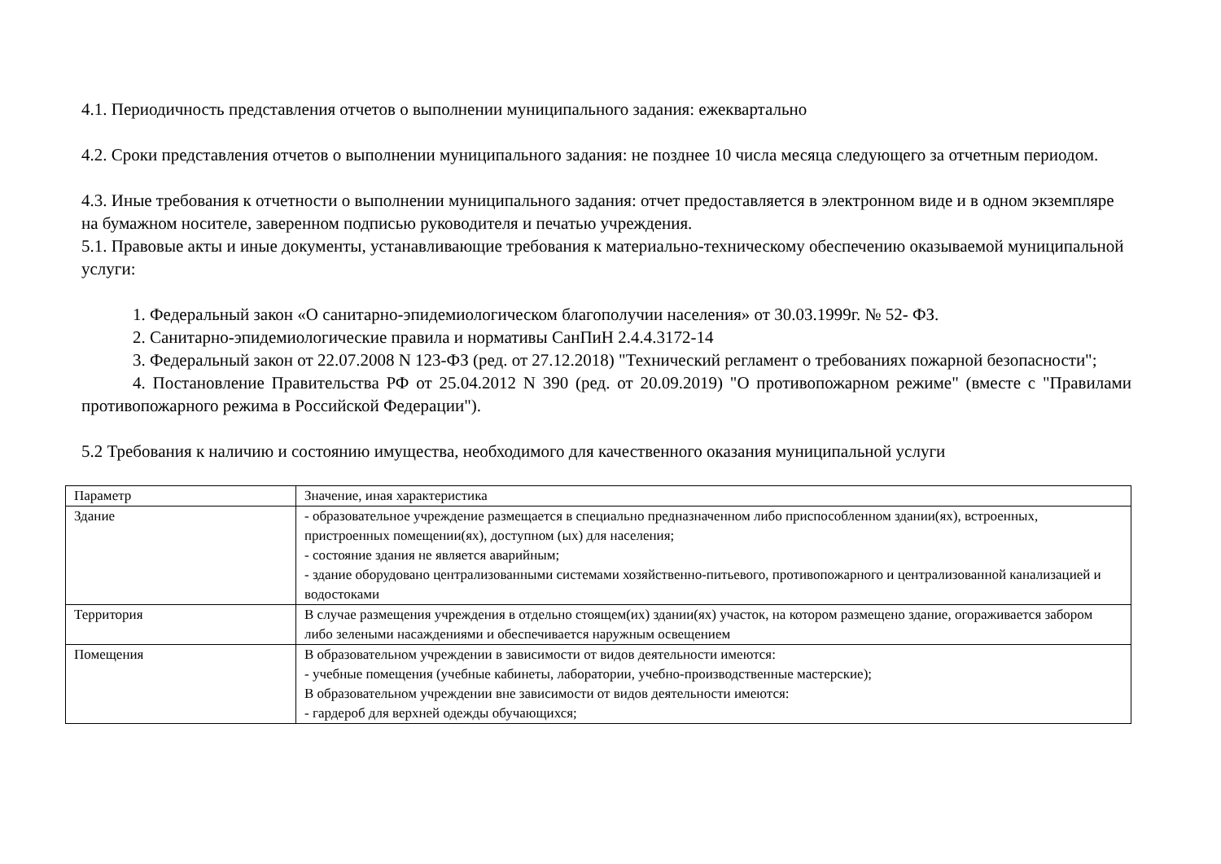4.1. Периодичность представления отчетов о выполнении муниципального задания: ежеквартально
4.2. Сроки представления отчетов о выполнении муниципального задания: не позднее 10 числа месяца следующего за отчетным периодом.
4.3. Иные требования к отчетности о выполнении муниципального задания: отчет предоставляется в электронном виде и в одном экземпляре на бумажном носителе, заверенном подписью руководителя и печатью учреждения.
5.1. Правовые акты и иные документы, устанавливающие требования к материально-техническому обеспечению оказываемой муниципальной услуги:
1. Федеральный закон «О санитарно-эпидемиологическом благополучии населения» от 30.03.1999г. № 52- ФЗ.
2. Санитарно-эпидемиологические правила и нормативы СанПиН 2.4.4.3172-14
3. Федеральный закон от 22.07.2008 N 123-ФЗ (ред. от 27.12.2018) "Технический регламент о требованиях пожарной безопасности";
4. Постановление Правительства РФ от 25.04.2012 N 390 (ред. от 20.09.2019) "О противопожарном режиме" (вместе с "Правилами противопожарного режима в Российской Федерации").
5.2 Требования к наличию и состоянию имущества, необходимого для качественного оказания муниципальной услуги
| Параметр | Значение, иная характеристика |
| Здание | - образовательное учреждение размещается в специально предназначенном либо приспособленном здании(ях), встроенных, пристроенных помещении(ях), доступном (ых) для населения; - состояние здания не является аварийным; - здание оборудовано централизованными системами хозяйственно-питьевого, противопожарного и централизованной канализацией и водостоками |
| Территория | В случае размещения учреждения в отдельно стоящем(их) здании(ях) участок, на котором размещено здание, огораживается забором либо зелеными насаждениями и обеспечивается наружным освещением |
| Помещения | В образовательном учреждении в зависимости от видов деятельности имеются: - учебные помещения (учебные кабинеты, лаборатории, учебно-производственные мастерские); В образовательном учреждении вне зависимости от видов деятельности имеются: - гардероб для верхней одежды обучающихся; |